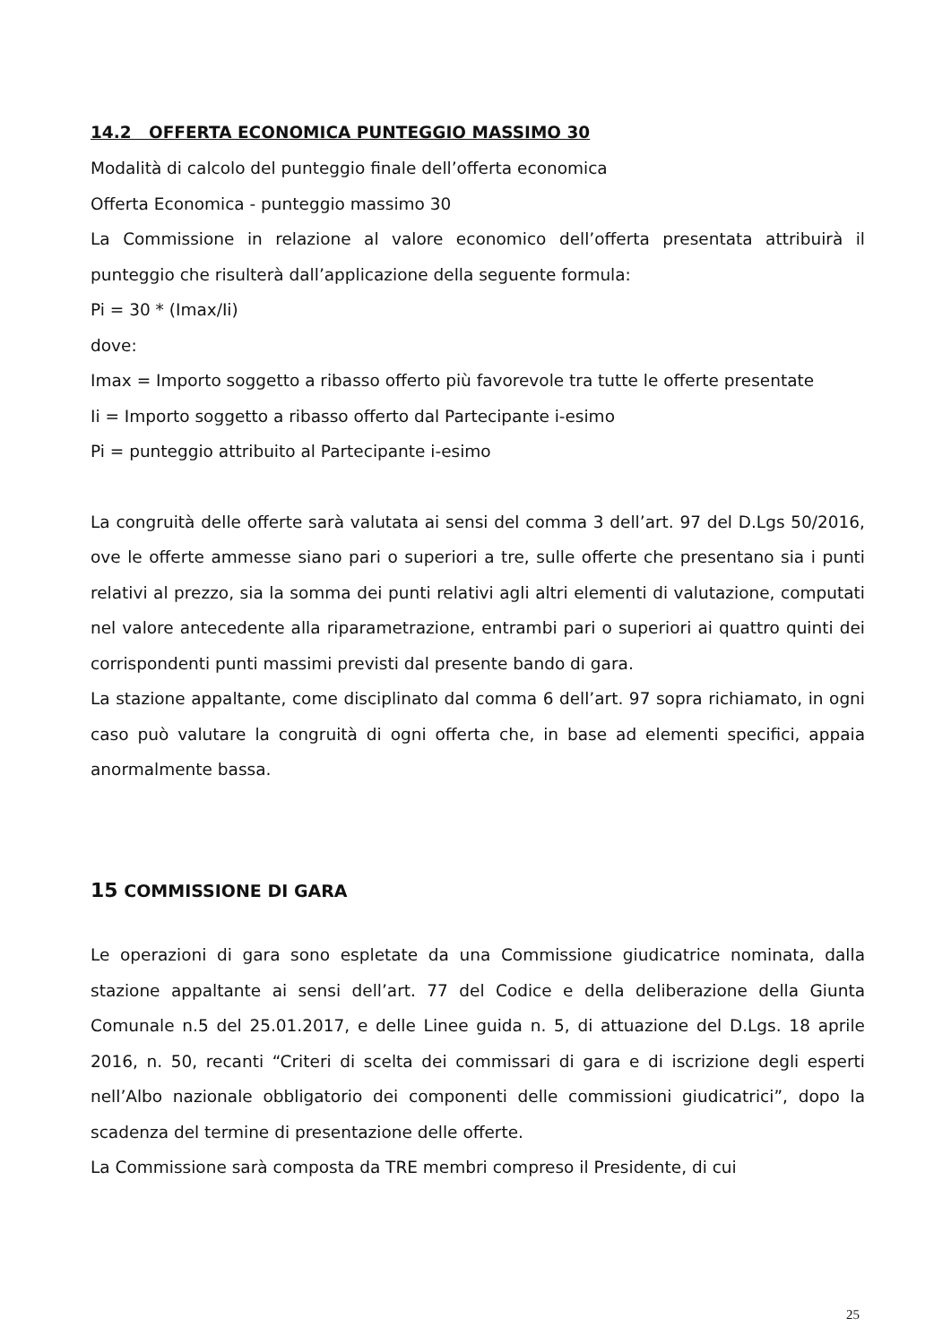14.2 OFFERTA ECONOMICA PUNTEGGIO MASSIMO 30
Modalità di calcolo del punteggio finale dell’offerta economica
Offerta Economica - punteggio massimo 30
La Commissione in relazione al valore economico dell’offerta presentata attribuirà il punteggio che risulterà dall’applicazione della seguente formula:
Pi = 30 * (Imax/Ii)
dove:
Imax = Importo soggetto a ribasso offerto più favorevole tra tutte le offerte presentate
Ii = Importo soggetto a ribasso offerto dal Partecipante i-esimo
Pi = punteggio attribuito al Partecipante i-esimo
La congruità delle offerte sarà valutata ai sensi del comma 3 dell’art. 97 del D.Lgs 50/2016, ove le offerte ammesse siano pari o superiori a tre, sulle offerte che presentano sia i punti relativi al prezzo, sia la somma dei punti relativi agli altri elementi di valutazione, computati nel valore antecedente alla riparametrazione, entrambi pari o superiori ai quattro quinti dei corrispondenti punti massimi previsti dal presente bando di gara.
La stazione appaltante, come disciplinato dal comma 6 dell’art. 97 sopra richiamato, in ogni caso può valutare la congruità di ogni offerta che, in base ad elementi specifici, appaia anormalmente bassa.
15 COMMISSIONE DI GARA
Le operazioni di gara sono espletate da una Commissione giudicatrice nominata, dalla stazione appaltante ai sensi dell’art. 77 del Codice e della deliberazione della Giunta Comunale n.5 del 25.01.2017, e delle Linee guida n. 5, di attuazione del D.Lgs. 18 aprile 2016, n. 50, recanti “Criteri di scelta dei commissari di gara e di iscrizione degli esperti nell’Albo nazionale obbligatorio dei componenti delle commissioni giudicatrici”, dopo la scadenza del termine di presentazione delle offerte.
La Commissione sarà composta da TRE membri compreso il Presidente, di cui
25